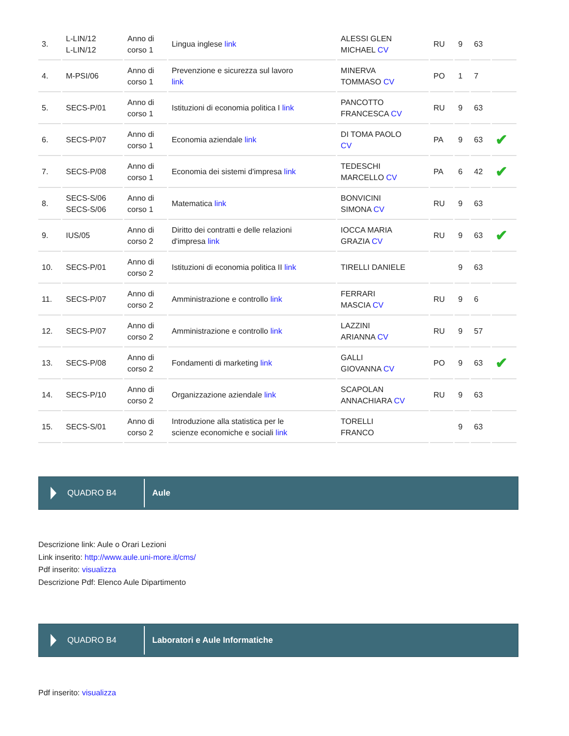| 3. | L-LIN/12 L-LIN/12 | Anno di corso 1 | Lingua inglese link | ALESSI GLEN MICHAEL CV | RU | 9 | 63 | |
| 4. | M-PSI/06 | Anno di corso 1 | Prevenzione e sicurezza sul lavoro link | MINERVA TOMMASO CV | PO | 1 | 7 | |
| 5. | SECS-P/01 | Anno di corso 1 | Istituzioni di economia politica I link | PANCOTTO FRANCESCA CV | RU | 9 | 63 | |
| 6. | SECS-P/07 | Anno di corso 1 | Economia aziendale link | DI TOMA PAOLO CV | PA | 9 | 63 | ✔ |
| 7. | SECS-P/08 | Anno di corso 1 | Economia dei sistemi d'impresa link | TEDESCHI MARCELLO CV | PA | 6 | 42 | ✔ |
| 8. | SECS-S/06 SECS-S/06 | Anno di corso 1 | Matematica link | BONVICINI SIMONA CV | RU | 9 | 63 | |
| 9. | IUS/05 | Anno di corso 2 | Diritto dei contratti e delle relazioni d'impresa link | IOCCA MARIA GRAZIA CV | RU | 9 | 63 | ✔ |
| 10. | SECS-P/01 | Anno di corso 2 | Istituzioni di economia politica II link | TIRELLI DANIELE | | 9 | 63 | |
| 11. | SECS-P/07 | Anno di corso 2 | Amministrazione e controllo link | FERRARI MASCIA CV | RU | 9 | 6 | |
| 12. | SECS-P/07 | Anno di corso 2 | Amministrazione e controllo link | LAZZINI ARIANNA CV | RU | 9 | 57 | |
| 13. | SECS-P/08 | Anno di corso 2 | Fondamenti di marketing link | GALLI GIOVANNA CV | PO | 9 | 63 | ✔ |
| 14. | SECS-P/10 | Anno di corso 2 | Organizzazione aziendale link | SCAPOLAN ANNACHIARA CV | RU | 9 | 63 | |
| 15. | SECS-S/01 | Anno di corso 2 | Introduzione alla statistica per le scienze economiche e sociali link | TORELLI FRANCO | | 9 | 63 | |
QUADRO B4
Aule
Descrizione link: Aule o Orari Lezioni
Link inserito: http://www.aule.uni-more.it/cms/
Pdf inserito: visualizza
Descrizione Pdf: Elenco Aule Dipartimento
QUADRO B4
Laboratori e Aule Informatiche
Pdf inserito: visualizza